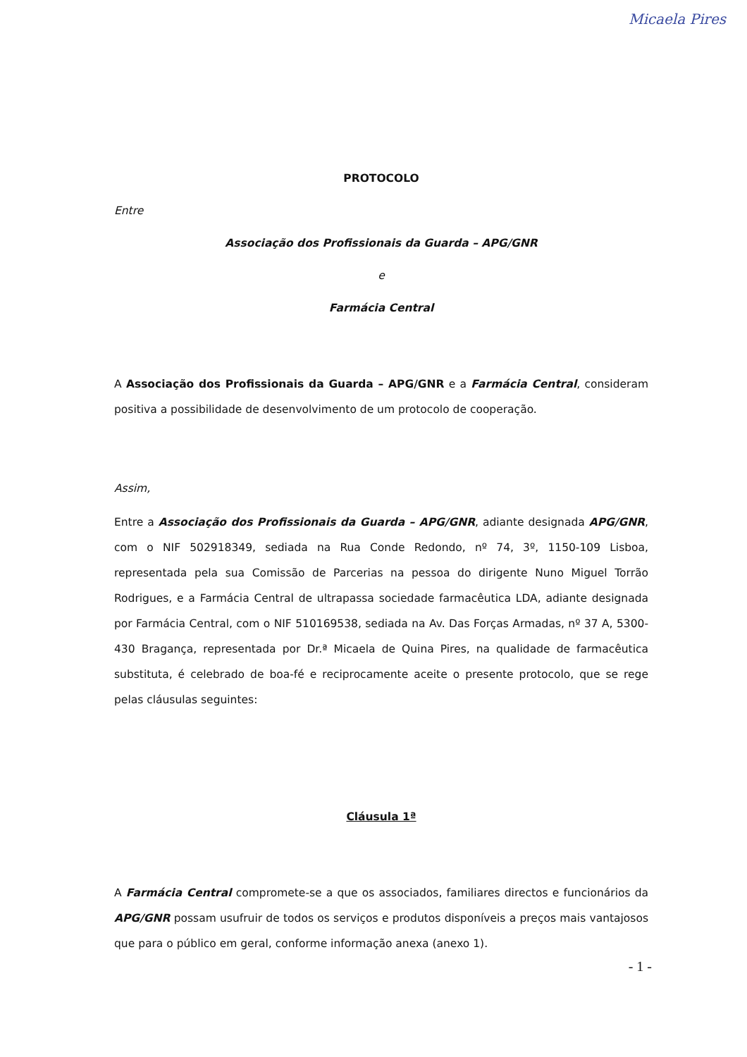Micaela Pires
PROTOCOLO
Entre
Associação dos Profissionais da Guarda – APG/GNR
e
Farmácia Central
A Associação dos Profissionais da Guarda – APG/GNR e a Farmácia Central, consideram positiva a possibilidade de desenvolvimento de um protocolo de cooperação.
Assim,
Entre a Associação dos Profissionais da Guarda – APG/GNR, adiante designada APG/GNR, com o NIF 502918349, sediada na Rua Conde Redondo, nº 74, 3º, 1150-109 Lisboa, representada pela sua Comissão de Parcerias na pessoa do dirigente Nuno Miguel Torrão Rodrigues, e a Farmácia Central de ultrapassa sociedade farmacêutica LDA, adiante designada por Farmácia Central, com o NIF 510169538, sediada na Av. Das Forças Armadas, nº 37 A, 5300-430 Bragança, representada por Dr.ª Micaela de Quina Pires, na qualidade de farmacêutica substituta, é celebrado de boa-fé e reciprocamente aceite o presente protocolo, que se rege pelas cláusulas seguintes:
Cláusula 1ª
A Farmácia Central compromete-se a que os associados, familiares directos e funcionários da APG/GNR possam usufruir de todos os serviços e produtos disponíveis a preços mais vantajosos que para o público em geral, conforme informação anexa (anexo 1).
- 1 -